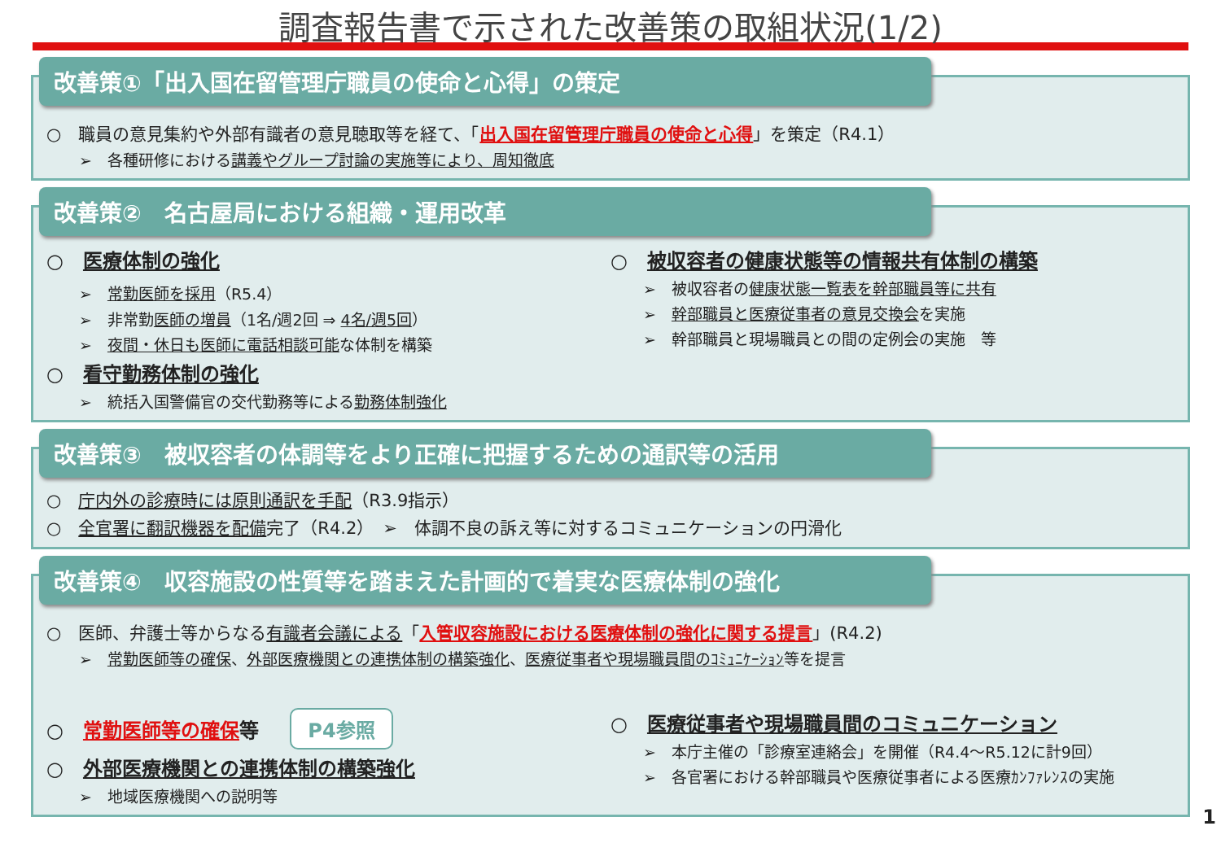調査報告書で示された改善策の取組状況(1/2)
改善策①「出入国在留管理庁職員の使命と心得」の策定
○　職員の意見集約や外部有識者の意見聴取等を経て、「出入国在留管理庁職員の使命と心得」を策定（R4.1）
➢　各種研修における講義やグループ討論の実施等により、周知徹底
改善策②　名古屋局における組織・運用改革
○　医療体制の強化
➢　常勤医師を採用（R5.4）
➢　非常勤医師の増員（1名/週2回 ⇒ 4名/週5回）
➢　夜間・休日も医師に電話相談可能な体制を構築
○　看守勤務体制の強化
➢　統括入国警備官の交代勤務等による勤務体制強化
○　被収容者の健康状態等の情報共有体制の構築
➢　被収容者の健康状態一覧表を幹部職員等に共有
➢　幹部職員と医療従事者の意見交換会を実施
➢　幹部職員と現場職員との間の定例会の実施　等
改善策③　被収容者の体調等をより正確に把握するための通訳等の活用
○　庁内外の診療時には原則通訳を手配（R3.9指示）
○　全官署に翻訳機器を配備完了（R4.2）　➢　体調不良の訴え等に対するコミュニケーションの円滑化
改善策④　収容施設の性質等を踏まえた計画的で着実な医療体制の強化
○　医師、弁護士等からなる有識者会議による「入管収容施設における医療体制の強化に関する提言」(R4.2)
➢　常勤医師等の確保、外部医療機関との連携体制の構築強化、医療従事者や現場職員間のｺﾐｭﾆｹｰｼｮﾝ等を提言
○　常勤医師等の確保等 P4参照
○　外部医療機関との連携体制の構築強化
➢　地域医療機関への説明等
○　医療従事者や現場職員間のコミュニケーション
➢　本庁主催の「診療室連絡会」を開催（R4.4～R5.12に計9回）
➢　各官署における幹部職員や医療従事者による医療ｶﾝﾌｧﾚﾝｽの実施
1